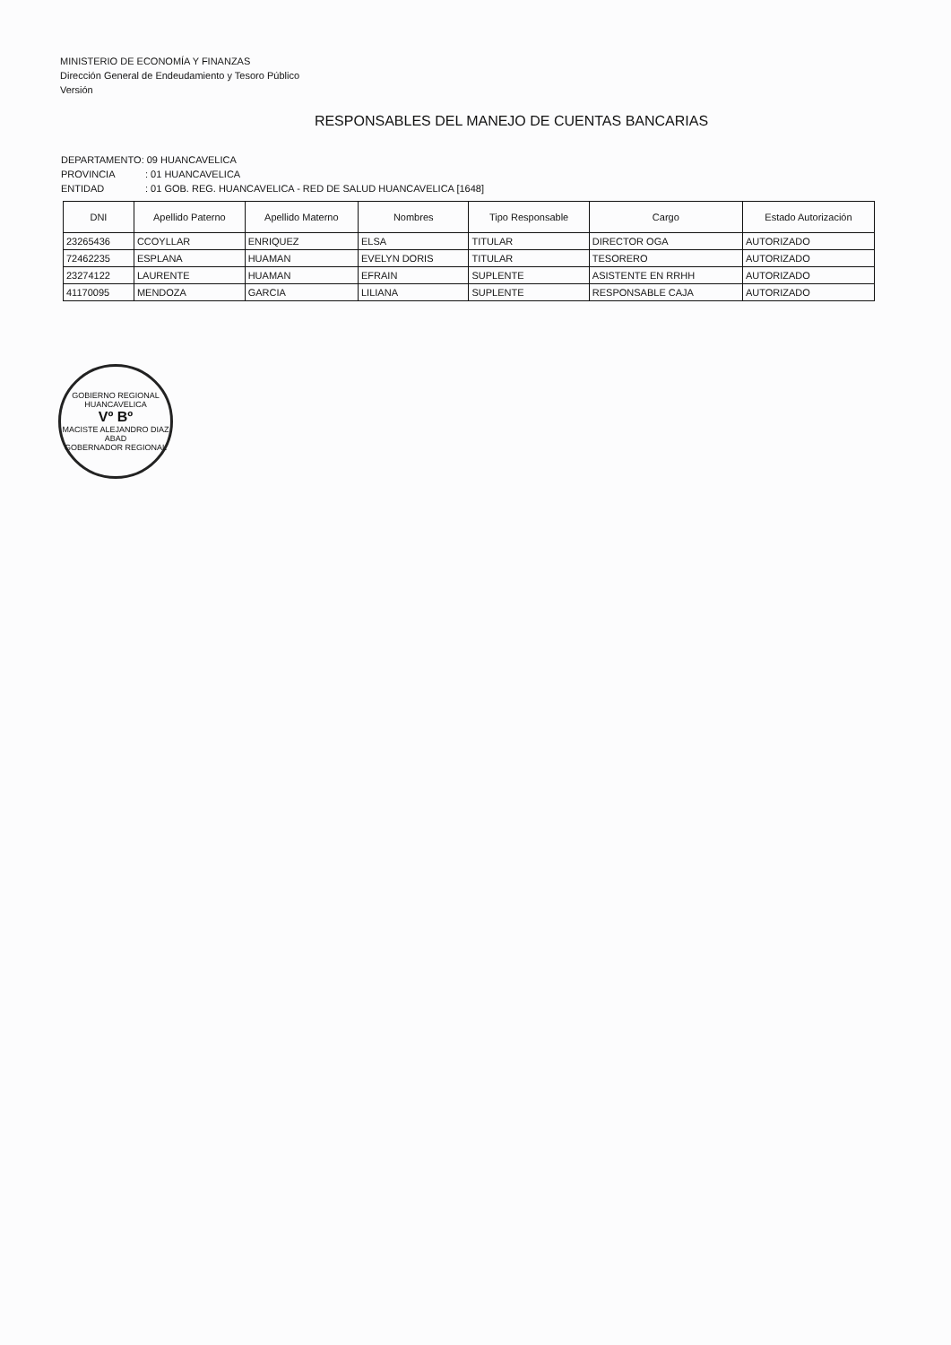MINISTERIO DE ECONOMÍA Y FINANZAS
Dirección General de Endeudamiento y Tesoro Público
Versión
RESPONSABLES DEL MANEJO DE CUENTAS BANCARIAS
DEPARTAMENTO: 09 HUANCAVELICA
PROVINCIA: 01 HUANCAVELICA
ENTIDAD: 01 GOB. REG. HUANCAVELICA - RED DE SALUD HUANCAVELICA [1648]
| DNI | Apellido Paterno | Apellido Materno | Nombres | Tipo Responsable | Cargo | Estado Autorización |
| --- | --- | --- | --- | --- | --- | --- |
| 23265436 | CCOYLLAR | ENRIQUEZ | ELSA | TITULAR | DIRECTOR OGA | AUTORIZADO |
| 72462235 | ESPLANA | HUAMAN | EVELYN DORIS | TITULAR | TESORERO | AUTORIZADO |
| 23274122 | LAURENTE | HUAMAN | EFRAIN | SUPLENTE | ASISTENTE EN RRHH | AUTORIZADO |
| 41170095 | MENDOZA | GARCIA | LILIANA | SUPLENTE | RESPONSABLE CAJA | AUTORIZADO |
GOBIERNO REGIONAL HUANCAVELICA
Vº Bº
MACISTE ALEJANDRO DIAZ ABAD
GOBERNADOR REGIONAL